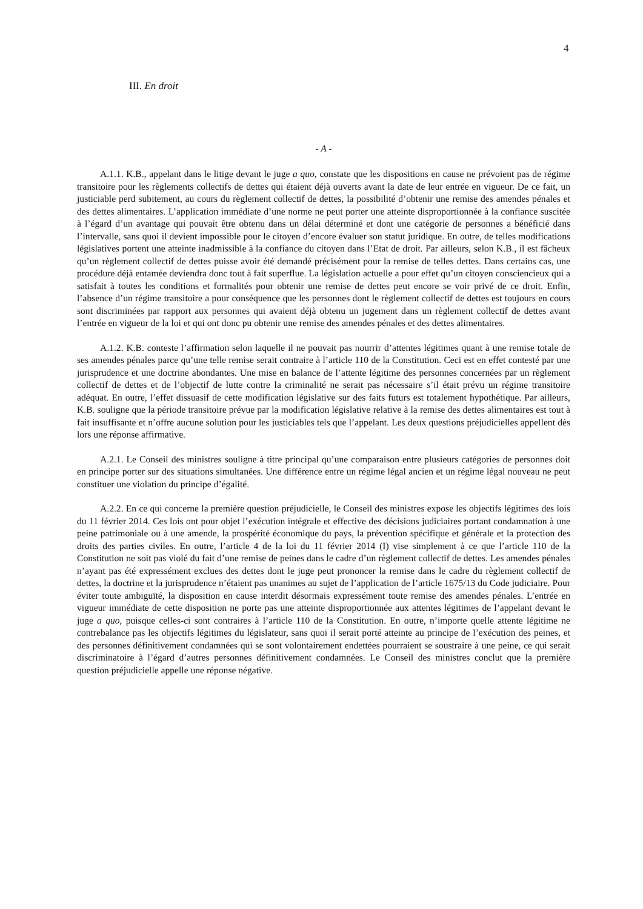4
III. En droit
- A -
A.1.1. K.B., appelant dans le litige devant le juge a quo, constate que les dispositions en cause ne prévoient pas de régime transitoire pour les règlements collectifs de dettes qui étaient déjà ouverts avant la date de leur entrée en vigueur. De ce fait, un justiciable perd subitement, au cours du règlement collectif de dettes, la possibilité d’obtenir une remise des amendes pénales et des dettes alimentaires. L’application immédiate d’une norme ne peut porter une atteinte disproportionnée à la confiance suscitée à l’égard d’un avantage qui pouvait être obtenu dans un délai déterminé et dont une catégorie de personnes a bénéficié dans l’intervalle, sans quoi il devient impossible pour le citoyen d’encore évaluer son statut juridique. En outre, de telles modifications législatives portent une atteinte inadmissible à la confiance du citoyen dans l’Etat de droit. Par ailleurs, selon K.B., il est fâcheux qu’un règlement collectif de dettes puisse avoir été demandé précisément pour la remise de telles dettes. Dans certains cas, une procédure déjà entamée deviendra donc tout à fait superflue. La législation actuelle a pour effet qu’un citoyen consciencieux qui a satisfait à toutes les conditions et formalités pour obtenir une remise de dettes peut encore se voir privé de ce droit. Enfin, l’absence d’un régime transitoire a pour conséquence que les personnes dont le règlement collectif de dettes est toujours en cours sont discriminées par rapport aux personnes qui avaient déjà obtenu un jugement dans un règlement collectif de dettes avant l’entrée en vigueur de la loi et qui ont donc pu obtenir une remise des amendes pénales et des dettes alimentaires.
A.1.2. K.B. conteste l’affirmation selon laquelle il ne pouvait pas nourrir d’attentes légitimes quant à une remise totale de ses amendes pénales parce qu’une telle remise serait contraire à l’article 110 de la Constitution. Ceci est en effet contesté par une jurisprudence et une doctrine abondantes. Une mise en balance de l’attente légitime des personnes concernées par un règlement collectif de dettes et de l’objectif de lutte contre la criminalité ne serait pas nécessaire s’il était prévu un régime transitoire adéquat. En outre, l’effet dissuasif de cette modification législative sur des faits futurs est totalement hypothétique. Par ailleurs, K.B. souligne que la période transitoire prévue par la modification législative relative à la remise des dettes alimentaires est tout à fait insuffisante et n’offre aucune solution pour les justiciables tels que l’appelant. Les deux questions préjudicielles appellent dès lors une réponse affirmative.
A.2.1. Le Conseil des ministres souligne à titre principal qu’une comparaison entre plusieurs catégories de personnes doit en principe porter sur des situations simultanées. Une différence entre un régime légal ancien et un régime légal nouveau ne peut constituer une violation du principe d’égalité.
A.2.2. En ce qui concerne la première question préjudicielle, le Conseil des ministres expose les objectifs légitimes des lois du 11 février 2014. Ces lois ont pour objet l’exécution intégrale et effective des décisions judiciaires portant condamnation à une peine patrimoniale ou à une amende, la prospérité économique du pays, la prévention spécifique et générale et la protection des droits des parties civiles. En outre, l’article 4 de la loi du 11 février 2014 (I) vise simplement à ce que l’article 110 de la Constitution ne soit pas violé du fait d’une remise de peines dans le cadre d’un règlement collectif de dettes. Les amendes pénales n’ayant pas été expressément exclues des dettes dont le juge peut prononcer la remise dans le cadre du règlement collectif de dettes, la doctrine et la jurisprudence n’étaient pas unanimes au sujet de l’application de l’article 1675/13 du Code judiciaire. Pour éviter toute ambiguïté, la disposition en cause interdit désormais expressément toute remise des amendes pénales. L’entrée en vigueur immédiate de cette disposition ne porte pas une atteinte disproportionnée aux attentes légitimes de l’appelant devant le juge a quo, puisque celles-ci sont contraires à l’article 110 de la Constitution. En outre, n’importe quelle attente légitime ne contrebalance pas les objectifs légitimes du législateur, sans quoi il serait porté atteinte au principe de l’exécution des peines, et des personnes définitivement condamnées qui se sont volontairement endettées pourraient se soustraire à une peine, ce qui serait discriminatoire à l’égard d’autres personnes définitivement condamnées. Le Conseil des ministres conclut que la première question préjudicielle appelle une réponse négative.